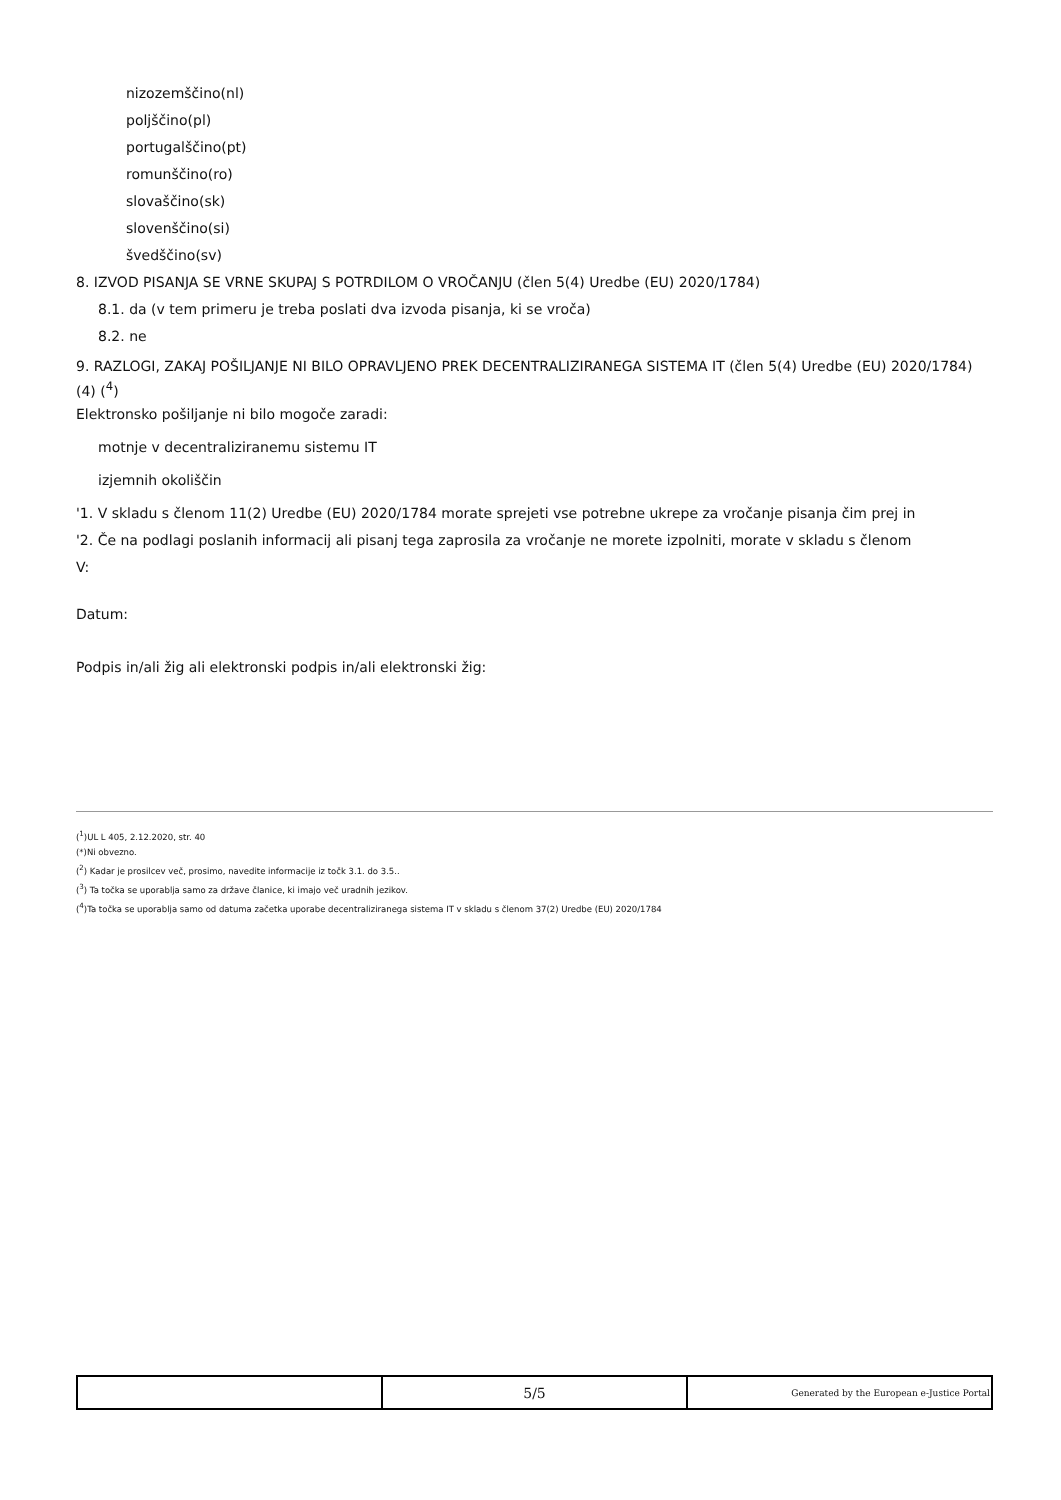nizozemščino(nl)
poljščino(pl)
portugalščino(pt)
romunščino(ro)
slovaščino(sk)
slovenščino(si)
švedščino(sv)
8. IZVOD PISANJA SE VRNE SKUPAJ S POTRDILOM O VROČANJU (člen 5(4) Uredbe (EU) 2020/1784)
8.1. da (v tem primeru je treba poslati dva izvoda pisanja, ki se vroča)
8.2. ne
9. RAZLOGI, ZAKAJ POŠILJANJE NI BILO OPRAVLJENO PREK DECENTRALIZIRANEGA SISTEMA IT (člen 5(4) Uredbe (EU) 2020/1784) (4) (<sup>4</sup>)
Elektronsko pošiljanje ni bilo mogoče zaradi:
motnje v decentraliziranemu sistemu IT
izjemnih okoliščin
'1. V skladu s členom 11(2) Uredbe (EU) 2020/1784 morate sprejeti vse potrebne ukrepe za vročanje pisanja čim prej in
'2. Če na podlagi poslanih informacij ali pisanj tega zaprosila za vročanje ne morete izpolniti, morate v skladu s členom
V:
Datum:
Podpis in/ali žig ali elektronski podpis in/ali elektronski žig:
(<sup>1</sup>)UL L 405, 2.12.2020, str. 40
(*)Ni obvezno.
(<sup>2</sup>) Kadar je prosilcev več, prosimo, navedite informacije iz točk 3.1. do 3.5..
(<sup>3</sup>) Ta točka se uporablja samo za države članice, ki imajo več uradnih jezikov.
(<sup>4</sup>)Ta točka se uporablja samo od datuma začetka uporabe decentraliziranega sistema IT v skladu s členom 37(2) Uredbe (EU) 2020/1784
| | 5/5 | Generated by the European e-Justice Portal |